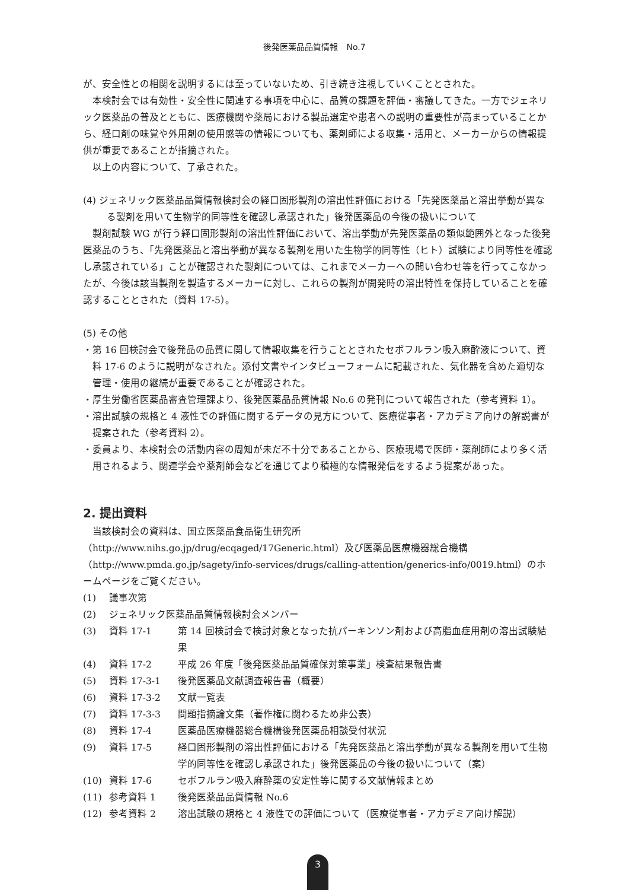後発医薬品品質情報　No.7
が、安全性との相関を説明するには至っていないため、引き続き注視していくこととされた。
本検討会では有効性・安全性に関連する事項を中心に、品質の課題を評価・審議してきた。一方でジェネリック医薬品の普及とともに、医療機関や薬局における製品選定や患者への説明の重要性が高まっていることから、経口剤の味覚や外用剤の使用感等の情報についても、薬剤師による収集・活用と、メーカーからの情報提供が重要であることが指摘された。
以上の内容について、了承された。
(4) ジェネリック医薬品品質情報検討会の経口固形製剤の溶出性評価における「先発医薬品と溶出挙動が異なる製剤を用いて生物学的同等性を確認し承認された」後発医薬品の今後の扱いについて
製剤試験 WG が行う経口固形製剤の溶出性評価において、溶出挙動が先発医薬品の類似範囲外となった後発医薬品のうち、「先発医薬品と溶出挙動が異なる製剤を用いた生物学的同等性（ヒト）試験により同等性を確認し承認されている」ことが確認された製剤については、これまでメーカーへの問い合わせ等を行ってこなかったが、今後は該当製剤を製造するメーカーに対し、これらの製剤が開発時の溶出特性を保持していることを確認することとされた（資料 17-5）。
(5) その他
・第 16 回検討会で後発品の品質に関して情報収集を行うこととされたセボフルラン吸入麻酔液について、資料 17-6 のように説明がなされた。添付文書やインタビューフォームに記載された、気化器を含めた適切な管理・使用の継続が重要であることが確認された。
・厚生労働省医薬品審査管理課より、後発医薬品品質情報 No.6 の発刊について報告された（参考資料 1）。
・溶出試験の規格と 4 液性での評価に関するデータの見方について、医療従事者・アカデミア向けの解説書が提案された（参考資料 2）。
・委員より、本検討会の活動内容の周知が未だ不十分であることから、医療現場で医師・薬剤師により多く活用されるよう、関連学会や薬剤師会などを通じてより積極的な情報発信をするよう提案があった。
2. 提出資料
当該検討会の資料は、国立医薬品食品衛生研究所（http://www.nihs.go.jp/drug/ecqaged/17Generic.html）及び医薬品医療機器総合機構（http://www.pmda.go.jp/sagety/info-services/drugs/calling-attention/generics-info/0019.html）のホームページをご覧ください。
| (1) | 議事次第 | |
| (2) | ジェネリック医薬品品質情報検討会メンバー | |
| (3) | 資料 17-1 | 第 14 回検討会で検討対象となった抗パーキンソン剤および高脂血症用剤の溶出試験結果 |
| (4) | 資料 17-2 | 平成 26 年度「後発医薬品品質確保対策事業」検査結果報告書 |
| (5) | 資料 17-3-1 | 後発医薬品文献調査報告書（概要） |
| (6) | 資料 17-3-2 | 文献一覧表 |
| (7) | 資料 17-3-3 | 問題指摘論文集（著作権に関わるため非公表） |
| (8) | 資料 17-4 | 医薬品医療機器総合機構後発医薬品相談受付状況 |
| (9) | 資料 17-5 | 経口固形製剤の溶出性評価における「先発医薬品と溶出挙動が異なる製剤を用いて生物学的同等性を確認し承認された」後発医薬品の今後の扱いについて（案） |
| (10) | 資料 17-6 | セボフルラン吸入麻酔薬の安定性等に関する文献情報まとめ |
| (11) | 参考資料 1 | 後発医薬品品質情報 No.6 |
| (12) | 参考資料 2 | 溶出試験の規格と 4 液性での評価について（医療従事者・アカデミア向け解説） |
3